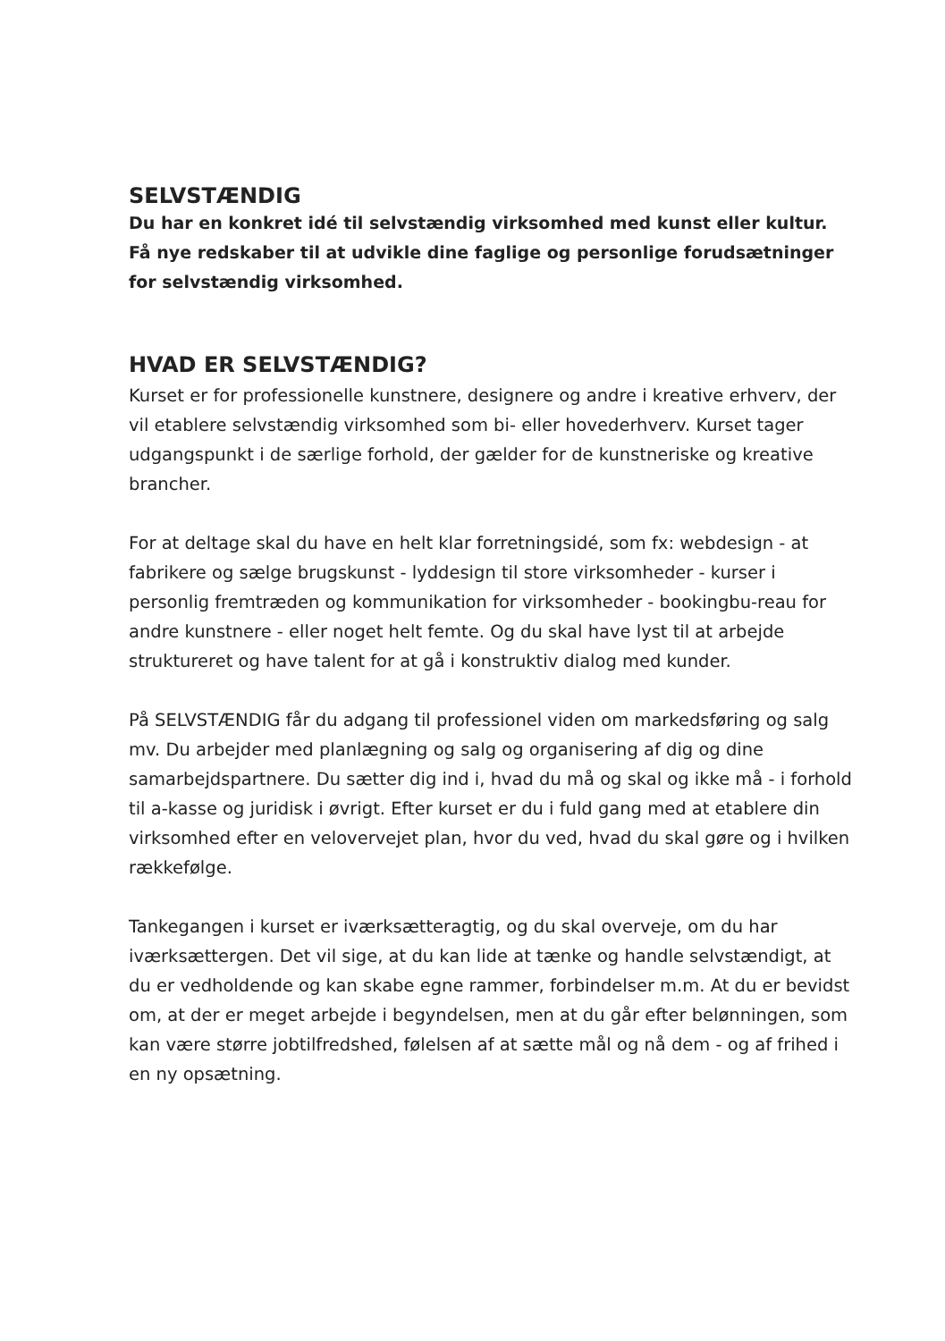SELVSTÆNDIG
Du har en konkret idé til selvstændig virksomhed med kunst eller kultur.
Få nye redskaber til at udvikle dine faglige og personlige forudsætninger
for selvstændig virksomhed.
HVAD ER SELVSTÆNDIG?
Kurset er for professionelle kunstnere, designere og andre i kreative erhverv, der vil etablere selvstændig virksomhed som bi- eller hovederhverv. Kurset tager udgangspunkt i de særlige forhold, der gælder for de kunstneriske og kreative brancher.
For at deltage skal du have en helt klar forretningsidé, som fx: webdesign - at fabrikere og sælge brugskunst - lyddesign til store virksomheder - kurser i personlig fremtræden og kommunikation for virksomheder - bookingbu-reau for andre kunstnere - eller noget helt femte. Og du skal have lyst til at arbejde struktureret og have talent for at gå i konstruktiv dialog med kunder.
På SELVSTÆNDIG får du adgang til professionel viden om markedsføring og salg mv. Du arbejder med planlægning og salg og organisering af dig og dine samarbejdspartnere. Du sætter dig ind i, hvad du må og skal og ikke må - i forhold til a-kasse og juridisk i øvrigt. Efter kurset er du i fuld gang med at etablere din virksomhed efter en velovervejet plan, hvor du ved, hvad du skal gøre og i hvilken rækkefølge.
Tankegangen i kurset er iværksætteragtig, og du skal overveje, om du har iværksættergen. Det vil sige, at du kan lide at tænke og handle selvstændigt, at du er vedholdende og kan skabe egne rammer, forbindelser m.m. At du er bevidst om, at der er meget arbejde i begyndelsen, men at du går efter belønningen, som kan være større jobtilfredshed, følelsen af at sætte mål og nå dem - og af frihed i en ny opsætning.